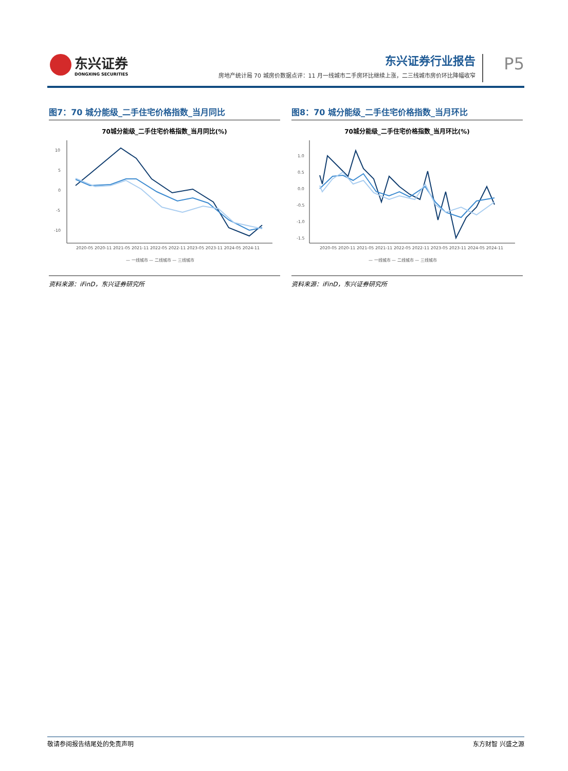东兴证券
DONGXING SECURITIES
东兴证券行业报告
房地产统计局 70 城房价数据点评：11 月一线城市二手房环比继续上涨，二三线城市房价环比降幅收窄
P5
图7：70 城分能级_二手住宅价格指数_当月同比
70城分能级_二手住宅价格指数_当月同比(%)
10
5
0
-5
-10
2020-05 2020-11 2021-05 2021-11 2022-05 2022-11 2023-05 2023-11 2024-05 2024-11
— 一线城市 — 二线城市 — 三线城市
资料来源：iFinD，东兴证券研究所
图8：70 城分能级_二手住宅价格指数_当月环比
70城分能级_二手住宅价格指数_当月环比(%)
1.0
0.5
0.0
-0.5
-1.0
-1.5
2020-05 2020-11 2021-05 2021-11 2022-05 2022-11 2023-05 2023-11 2024-05 2024-11
— 一线城市 — 二线城市 — 三线城市
资料来源：iFinD，东兴证券研究所
敬请参阅报告结尾处的免责声明 东方财智 兴盛之源